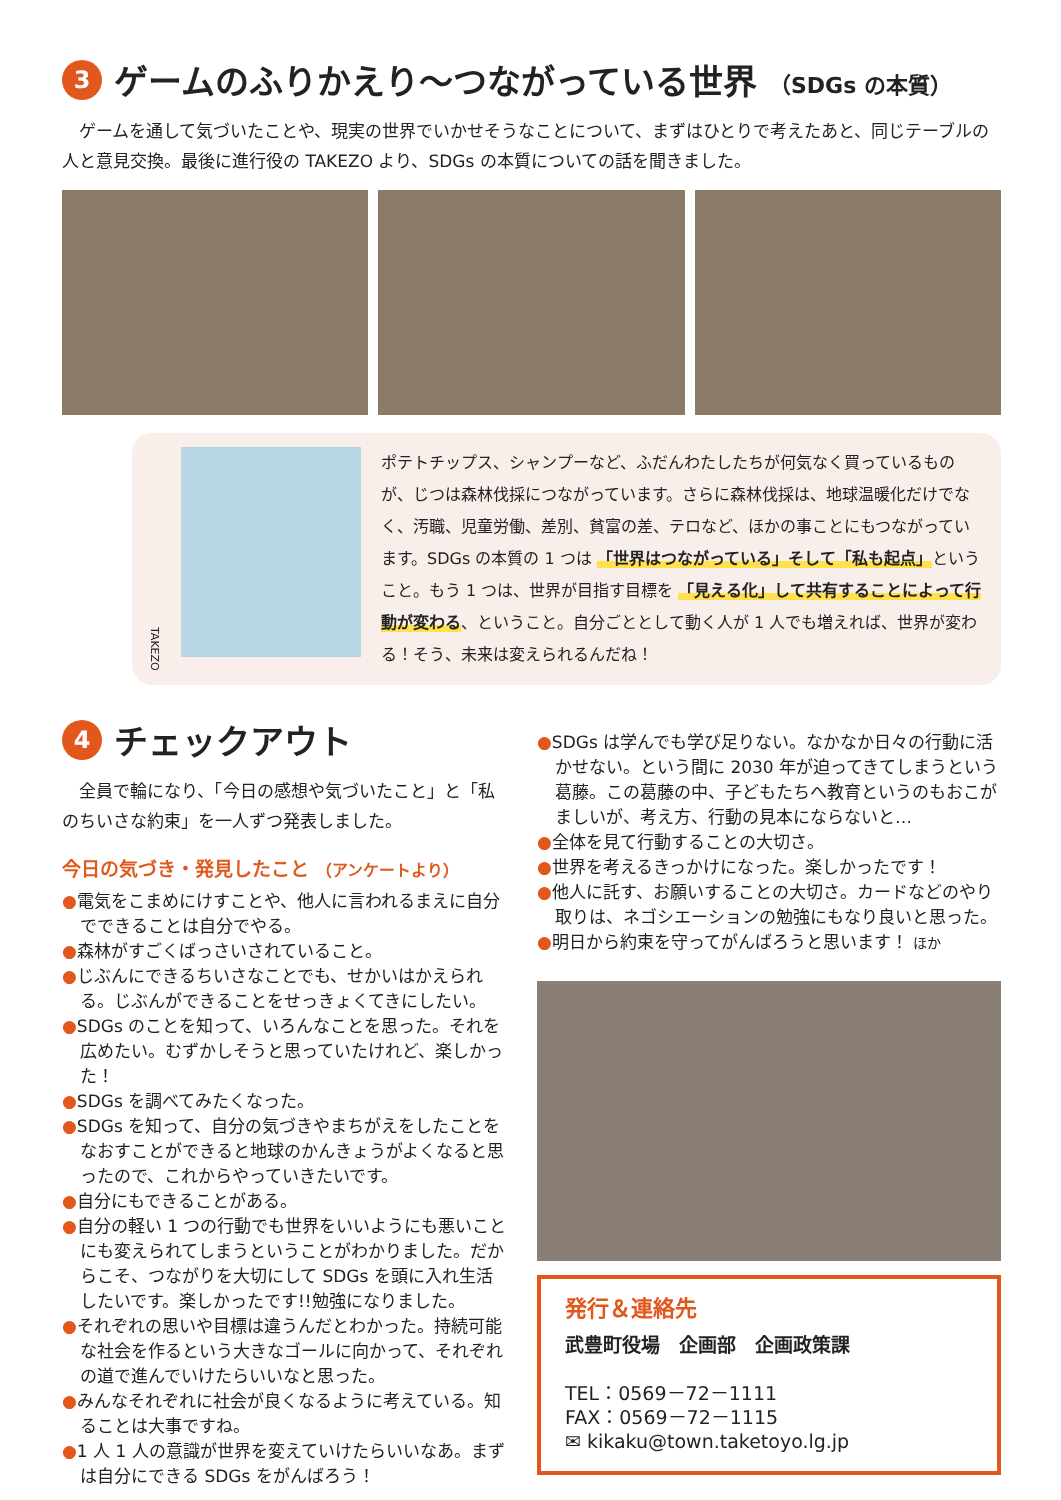3 ゲームのふりかえり〜つながっている世界 （SDGs の本質）
ゲームを通して気づいたことや、現実の世界でいかせそうなことについて、まずはひとりで考えたあと、同じテーブルの人と意見交換。最後に進行役の TAKEZO より、SDGs の本質についての話を聞きました。
TAKEZO
ポテトチップス、シャンプーなど、ふだんわたしたちが何気なく買っているものが、じつは森林伐採につながっています。さらに森林伐採は、地球温暖化だけでなく、汚職、児童労働、差別、貧富の差、テロなど、ほかの事ことにもつながっています。SDGs の本質の 1 つは 「世界はつながっている」そして「私も起点」ということ。もう 1 つは、世界が目指す目標を 「見える化」して共有することによって行動が変わる、ということ。自分ごととして動く人が 1 人でも増えれば、世界が変わる！そう、未来は変えられるんだね！
4 チェックアウト
全員で輪になり、「今日の感想や気づいたこと」と「私のちいさな約束」を一人ずつ発表しました。
今日の気づき・発見したこと （アンケートより）
●電気をこまめにけすことや、他人に言われるまえに自分でできることは自分でやる。
●森林がすごくばっさいされていること。
●じぶんにできるちいさなことでも、せかいはかえられる。じぶんができることをせっきょくてきにしたい。
●SDGs のことを知って、いろんなことを思った。それを広めたい。むずかしそうと思っていたけれど、楽しかった！
●SDGs を調べてみたくなった。
●SDGs を知って、自分の気づきやまちがえをしたことをなおすことができると地球のかんきょうがよくなると思ったので、これからやっていきたいです。
●自分にもできることがある。
●自分の軽い 1 つの行動でも世界をいいようにも悪いことにも変えられてしまうということがわかりました。だからこそ、つながりを大切にして SDGs を頭に入れ生活したいです。楽しかったです!!勉強になりました。
●それぞれの思いや目標は違うんだとわかった。持続可能な社会を作るという大きなゴールに向かって、それぞれの道で進んでいけたらいいなと思った。
●みんなそれぞれに社会が良くなるように考えている。知ることは大事ですね。
●1 人 1 人の意識が世界を変えていけたらいいなあ。まずは自分にできる SDGs をがんばろう！
●SDGs は学んでも学び足りない。なかなか日々の行動に活かせない。という間に 2030 年が迫ってきてしまうという葛藤。この葛藤の中、子どもたちへ教育というのもおこがましいが、考え方、行動の見本にならないと…
●全体を見て行動することの大切さ。
●世界を考えるきっかけになった。楽しかったです！
●他人に託す、お願いすることの大切さ。カードなどのやり取りは、ネゴシエーションの勉強にもなり良いと思った。
●明日から約束を守ってがんばろうと思います！ ほか
発行＆連絡先
武豊町役場　企画部　企画政策課
TEL：0569－72－1111
FAX：0569－72－1115
✉ kikaku@town.taketoyo.lg.jp